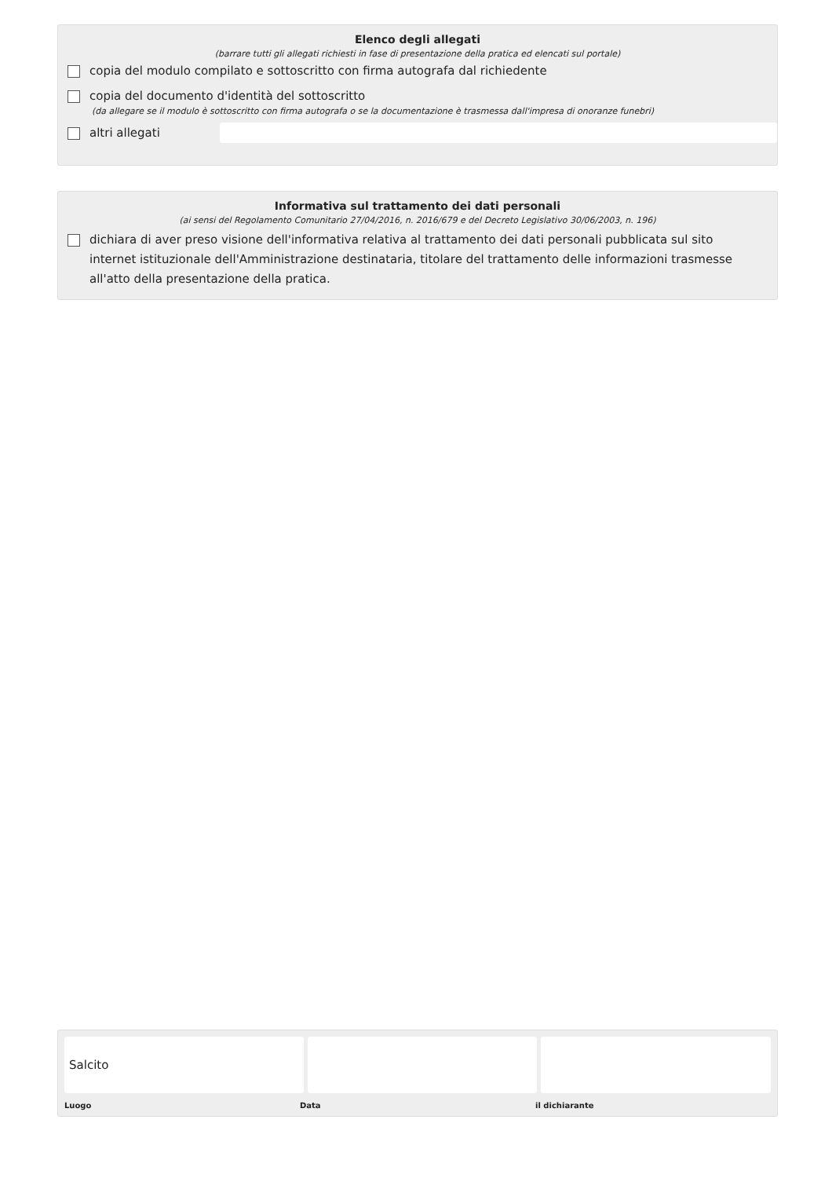Elenco degli allegati
(barrare tutti gli allegati richiesti in fase di presentazione della pratica ed elencati sul portale)
copia del modulo compilato e sottoscritto con firma autografa dal richiedente
copia del documento d'identità del sottoscritto
(da allegare se il modulo è sottoscritto con firma autografa o se la documentazione è trasmessa dall'impresa di onoranze funebri)
altri allegati
Informativa sul trattamento dei dati personali
(ai sensi del Regolamento Comunitario 27/04/2016, n. 2016/679 e del Decreto Legislativo 30/06/2003, n. 196)
dichiara di aver preso visione dell'informativa relativa al trattamento dei dati personali pubblicata sul sito internet istituzionale dell'Amministrazione destinataria, titolare del trattamento delle informazioni trasmesse all'atto della presentazione della pratica.
Salcito
Luogo Data il dichiarante